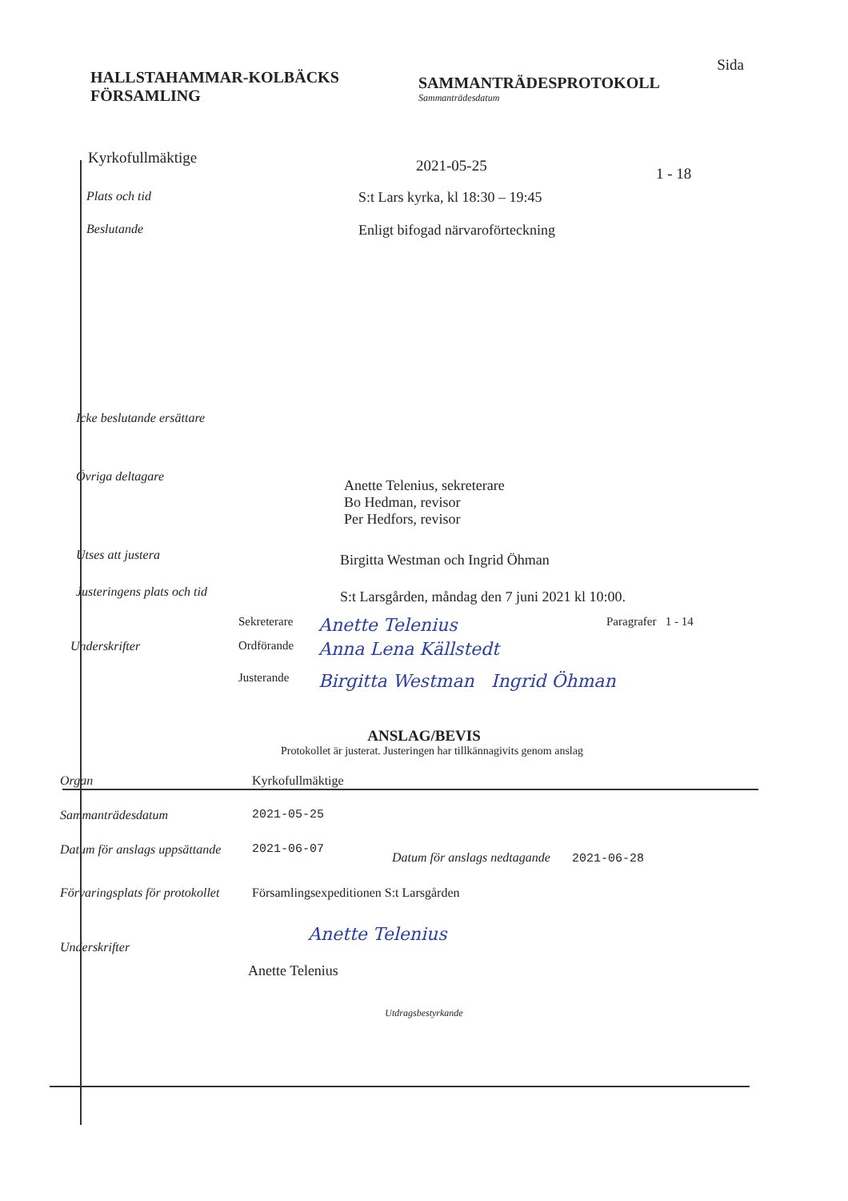HALLSTAHAMMAR-KOLBÄCKS
FÖRSAMLING
SAMMANTRÄDESPROTOKOLL
Sammanträdesdatum
Sida
Kyrkofullmäktige
2021-05-25
1 - 18
Plats och tid S:t Lars kyrka, kl 18:30 – 19:45
Beslutande Enligt bifogad närvaroförteckning
Icke beslutande ersättare
Övriga deltagare
Anette Telenius, sekreterare
Bo Hedman, revisor
Per Hedfors, revisor
Utses att justera
Birgitta Westman och Ingrid Öhman
Justeringens plats och tid
S:t Larsgården, måndag den 7 juni 2021 kl 10:00.
Sekreterare
Anette Telenius
Paragrafer 1 - 14
Underskrifter Ordförande
Anna Lena Källstedt
Justerande
Birgitta Westman Ingrid Öhman
ANSLAG/BEVIS
Protokollet är justerat. Justeringen har tillkännagivits genom anslag
Organ Kyrkofullmäktige
Sammanträdesdatum 2021-05-25
Datum för anslags uppsättande
2021-06-07
Datum för anslags nedtagande
2021-06-28
Förvaringsplats för protokollet
Församlingsexpeditionen S:t Larsgården
Underskrifter
Anette Telenius
Anette Telenius
Utdragsbestyrkande